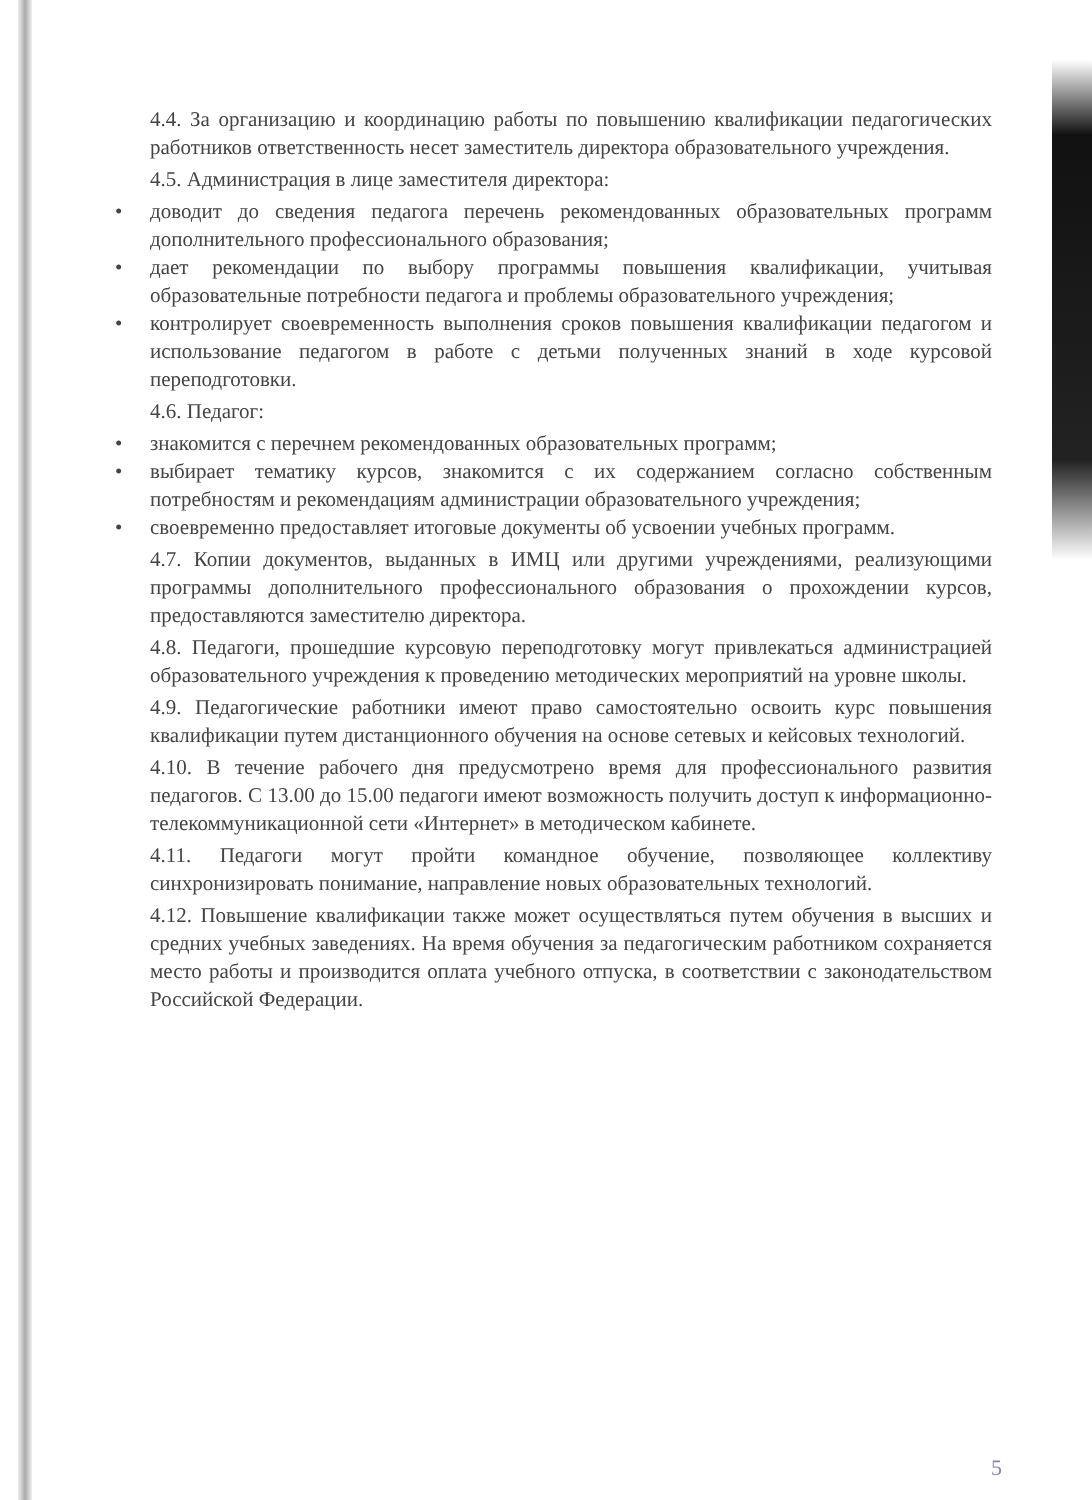4.4. За организацию и координацию работы по повышению квалификации педагогических работников ответственность несет заместитель директора образовательного учреждения.
4.5. Администрация в лице заместителя директора:
• доводит до сведения педагога перечень рекомендованных образовательных программ дополнительного профессионального образования;
• дает рекомендации по выбору программы повышения квалификации, учитывая образовательные потребности педагога и проблемы образовательного учреждения;
• контролирует своевременность выполнения сроков повышения квалификации педагогом и использование педагогом в работе с детьми полученных знаний в ходе курсовой переподготовки.
4.6. Педагог:
• знакомится с перечнем рекомендованных образовательных программ;
• выбирает тематику курсов, знакомится с их содержанием согласно собственным потребностям и рекомендациям администрации образовательного учреждения;
• своевременно предоставляет итоговые документы об усвоении учебных программ.
4.7. Копии документов, выданных в ИМЦ или другими учреждениями, реализующими программы дополнительного профессионального образования о прохождении курсов, предоставляются заместителю директора.
4.8. Педагоги, прошедшие курсовую переподготовку могут привлекаться администрацией образовательного учреждения к проведению методических мероприятий на уровне школы.
4.9. Педагогические работники имеют право самостоятельно освоить курс повышения квалификации путем дистанционного обучения на основе сетевых и кейсовых технологий.
4.10. В течение рабочего дня предусмотрено время для профессионального развития педагогов. С 13.00 до 15.00 педагоги имеют возможность получить доступ к информационно-телекоммуникационной сети «Интернет» в методическом кабинете.
4.11. Педагоги могут пройти командное обучение, позволяющее коллективу синхронизировать понимание, направление новых образовательных технологий.
4.12. Повышение квалификации также может осуществляться путем обучения в высших и средних учебных заведениях. На время обучения за педагогическим работником сохраняется место работы и производится оплата учебного отпуска, в соответствии с законодательством Российской Федерации.
5